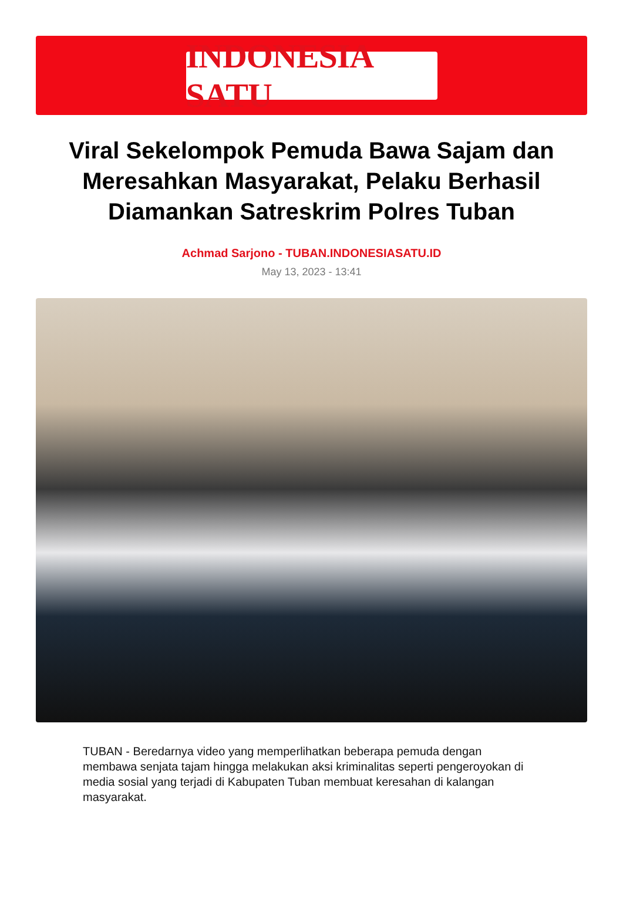INDONESIA SATU
Viral Sekelompok Pemuda Bawa Sajam dan Meresahkan Masyarakat, Pelaku Berhasil Diamankan Satreskrim Polres Tuban
Achmad Sarjono - TUBAN.INDONESIASATU.ID
May 13, 2023 - 13:41
TUBAN - Beredarnya video yang memperlihatkan beberapa pemuda dengan membawa senjata tajam hingga melakukan aksi kriminalitas seperti pengeroyokan di media sosial yang terjadi di Kabupaten Tuban membuat keresahan di kalangan masyarakat.